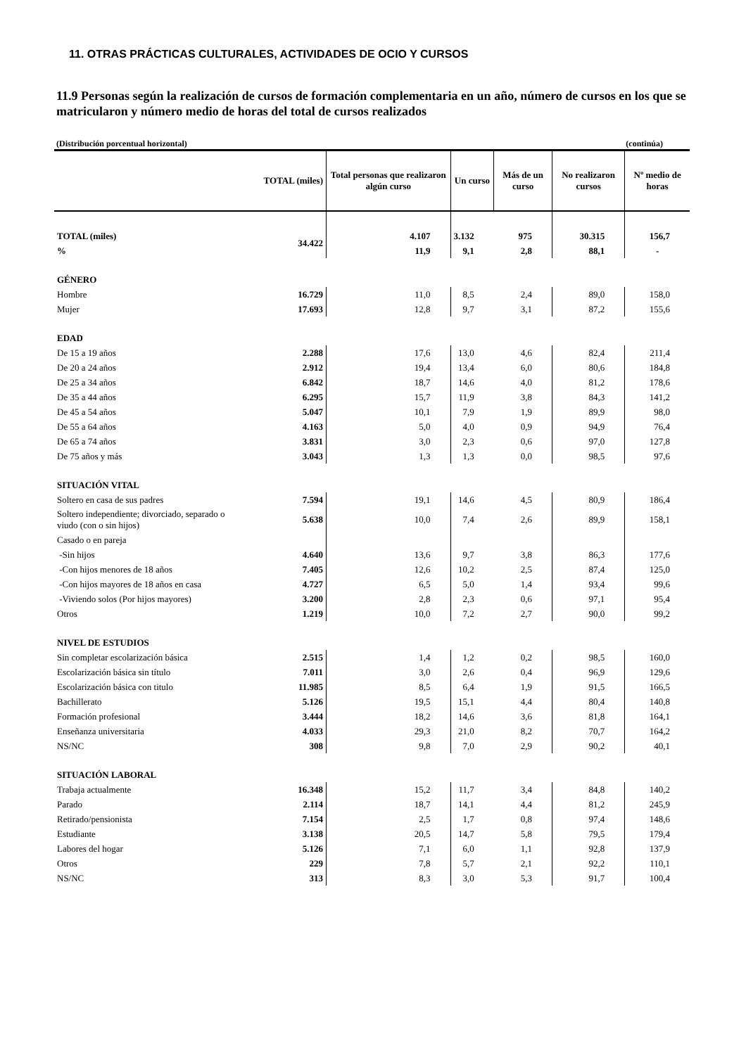11. OTRAS PRÁCTICAS CULTURALES, ACTIVIDADES DE OCIO Y CURSOS
11.9 Personas según la realización de cursos de formación complementaria en un año, número de cursos en los que se matricularon y número medio de horas del total de cursos realizados
(Distribución porcentual horizontal) (continúa)
| | TOTAL (miles) | Total personas que realizaron algún curso | Un curso | Más de un curso | No realizaron cursos | Nº medio de horas |
| --- | --- | --- | --- | --- | --- | --- |
| TOTAL (miles) | 34.422 | 4.107 | 3.132 | 975 | 30.315 | 156,7 |
| % | | 11,9 | 9,1 | 2,8 | 88,1 | - |
| GÉNERO | | | | | | |
| Hombre | 16.729 | 11,0 | 8,5 | 2,4 | 89,0 | 158,0 |
| Mujer | 17.693 | 12,8 | 9,7 | 3,1 | 87,2 | 155,6 |
| EDAD | | | | | | |
| De 15 a 19 años | 2.288 | 17,6 | 13,0 | 4,6 | 82,4 | 211,4 |
| De 20 a 24 años | 2.912 | 19,4 | 13,4 | 6,0 | 80,6 | 184,8 |
| De 25 a 34 años | 6.842 | 18,7 | 14,6 | 4,0 | 81,2 | 178,6 |
| De 35 a 44 años | 6.295 | 15,7 | 11,9 | 3,8 | 84,3 | 141,2 |
| De 45 a 54 años | 5.047 | 10,1 | 7,9 | 1,9 | 89,9 | 98,0 |
| De 55 a 64 años | 4.163 | 5,0 | 4,0 | 0,9 | 94,9 | 76,4 |
| De 65 a 74 años | 3.831 | 3,0 | 2,3 | 0,6 | 97,0 | 127,8 |
| De 75 años y más | 3.043 | 1,3 | 1,3 | 0,0 | 98,5 | 97,6 |
| SITUACIÓN VITAL | | | | | | |
| Soltero en casa de sus padres | 7.594 | 19,1 | 14,6 | 4,5 | 80,9 | 186,4 |
| Soltero independiente; divorciado, separado o viudo (con o sin hijos) | 5.638 | 10,0 | 7,4 | 2,6 | 89,9 | 158,1 |
| Casado o en pareja | | | | | | |
| -Sin hijos | 4.640 | 13,6 | 9,7 | 3,8 | 86,3 | 177,6 |
| -Con hijos menores de 18 años | 7.405 | 12,6 | 10,2 | 2,5 | 87,4 | 125,0 |
| -Con hijos mayores de 18 años en casa | 4.727 | 6,5 | 5,0 | 1,4 | 93,4 | 99,6 |
| -Viviendo solos (Por hijos mayores) | 3.200 | 2,8 | 2,3 | 0,6 | 97,1 | 95,4 |
| Otros | 1.219 | 10,0 | 7,2 | 2,7 | 90,0 | 99,2 |
| NIVEL DE ESTUDIOS | | | | | | |
| Sin completar escolarización básica | 2.515 | 1,4 | 1,2 | 0,2 | 98,5 | 160,0 |
| Escolarización básica sin título | 7.011 | 3,0 | 2,6 | 0,4 | 96,9 | 129,6 |
| Escolarización básica con titulo | 11.985 | 8,5 | 6,4 | 1,9 | 91,5 | 166,5 |
| Bachillerato | 5.126 | 19,5 | 15,1 | 4,4 | 80,4 | 140,8 |
| Formación profesional | 3.444 | 18,2 | 14,6 | 3,6 | 81,8 | 164,1 |
| Enseñanza universitaria | 4.033 | 29,3 | 21,0 | 8,2 | 70,7 | 164,2 |
| NS/NC | 308 | 9,8 | 7,0 | 2,9 | 90,2 | 40,1 |
| SITUACIÓN LABORAL | | | | | | |
| Trabaja actualmente | 16.348 | 15,2 | 11,7 | 3,4 | 84,8 | 140,2 |
| Parado | 2.114 | 18,7 | 14,1 | 4,4 | 81,2 | 245,9 |
| Retirado/pensionista | 7.154 | 2,5 | 1,7 | 0,8 | 97,4 | 148,6 |
| Estudiante | 3.138 | 20,5 | 14,7 | 5,8 | 79,5 | 179,4 |
| Labores del hogar | 5.126 | 7,1 | 6,0 | 1,1 | 92,8 | 137,9 |
| Otros | 229 | 7,8 | 5,7 | 2,1 | 92,2 | 110,1 |
| NS/NC | 313 | 8,3 | 3,0 | 5,3 | 91,7 | 100,4 |